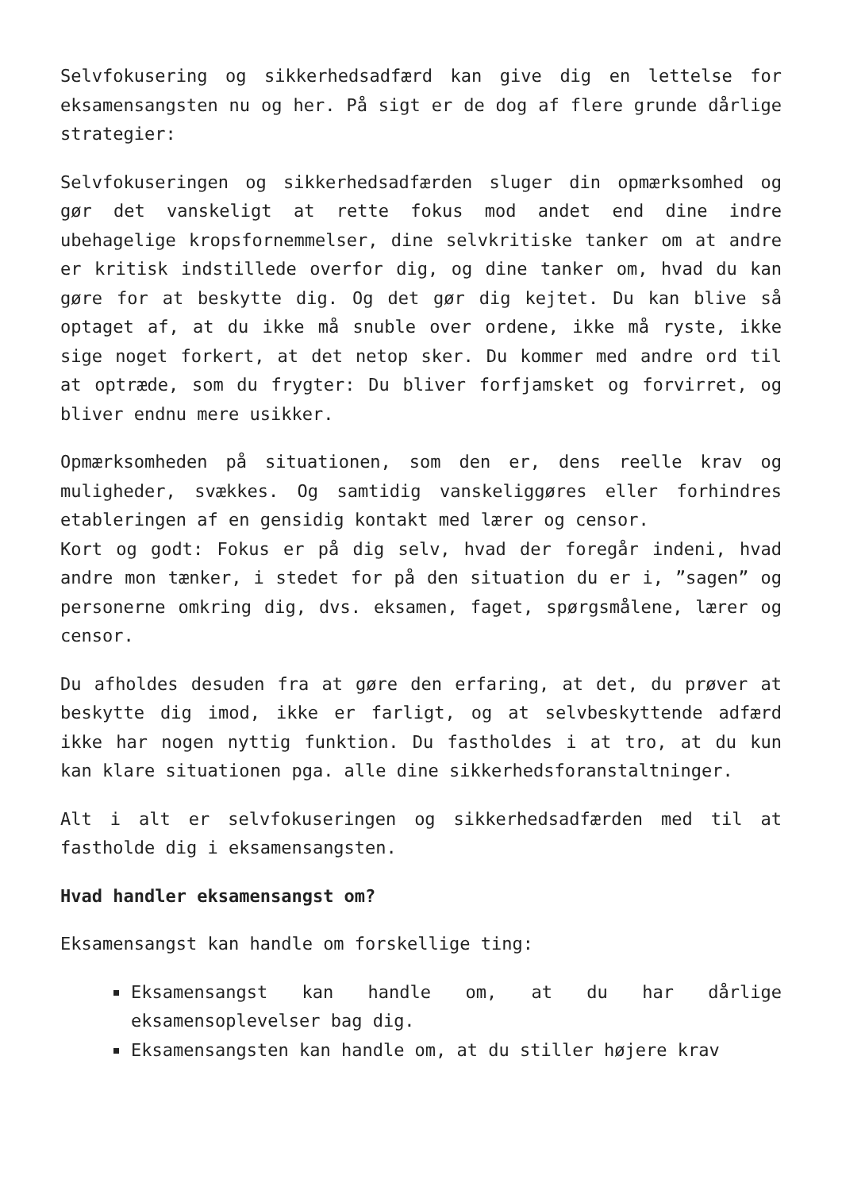Selvfokusering og sikkerhedsadfærd kan give dig en lettelse for eksamensangsten nu og her. På sigt er de dog af flere grunde dårlige strategier:
Selvfokuseringen og sikkerhedsadfærden sluger din opmærksomhed og gør det vanskeligt at rette fokus mod andet end dine indre ubehagelige kropsfornemmelser, dine selvkritiske tanker om at andre er kritisk indstillede overfor dig, og dine tanker om, hvad du kan gøre for at beskytte dig. Og det gør dig kejtet. Du kan blive så optaget af, at du ikke må snuble over ordene, ikke må ryste, ikke sige noget forkert, at det netop sker. Du kommer med andre ord til at optræde, som du frygter: Du bliver forfjamsket og forvirret, og bliver endnu mere usikker.
Opmærksomheden på situationen, som den er, dens reelle krav og muligheder, svækkes. Og samtidig vanskeliggøres eller forhindres etableringen af en gensidig kontakt med lærer og censor.
Kort og godt: Fokus er på dig selv, hvad der foregår indeni, hvad andre mon tænker, i stedet for på den situation du er i, ”sagen” og personerne omkring dig, dvs. eksamen, faget, spørgsmålene, lærer og censor.
Du afholdes desuden fra at gøre den erfaring, at det, du prøver at beskytte dig imod, ikke er farligt, og at selvbeskyttende adfærd ikke har nogen nyttig funktion. Du fastholdes i at tro, at du kun kan klare situationen pga. alle dine sikkerhedsforanstaltninger.
Alt i alt er selvfokuseringen og sikkerhedsadfærden med til at fastholde dig i eksamensangsten.
Hvad handler eksamensangst om?
Eksamensangst kan handle om forskellige ting:
Eksamensangst kan handle om, at du har dårlige eksamensoplevelser bag dig.
Eksamensangsten kan handle om, at du stiller højere krav